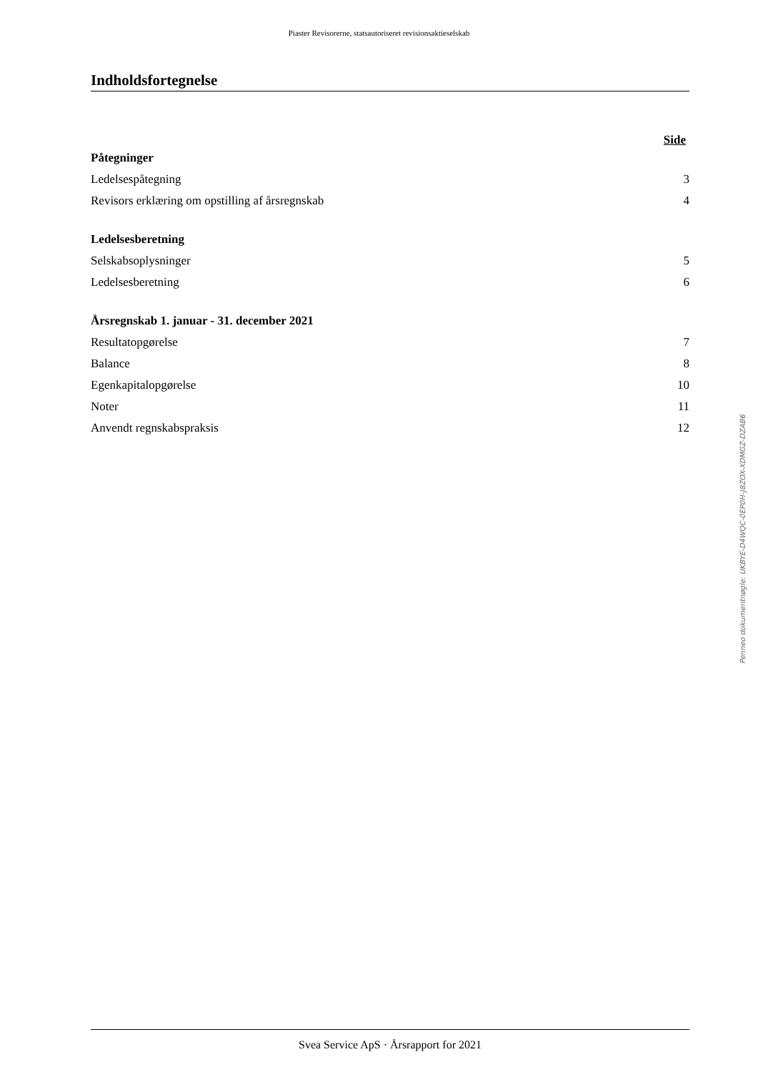Piaster Revisorerne, statsautoriseret revisionsaktieselskab
Indholdsfortegnelse
Side
Påtegninger
Ledelsespåtegning 3
Revisors erklæring om opstilling af årsregnskab 4
Ledelsesberetning
Selskabsoplysninger 5
Ledelsesberetning 6
Årsregnskab 1. januar - 31. december 2021
Resultatopgørelse 7
Balance 8
Egenkapitalopgørelse 10
Noter 11
Anvendt regnskabspraksis 12
Penneo dokumentnøgle: UKBYE-D4WQC-0EP0H-J8ZOX-XDMGZ-DZAB6
Svea Service ApS · Årsrapport for 2021